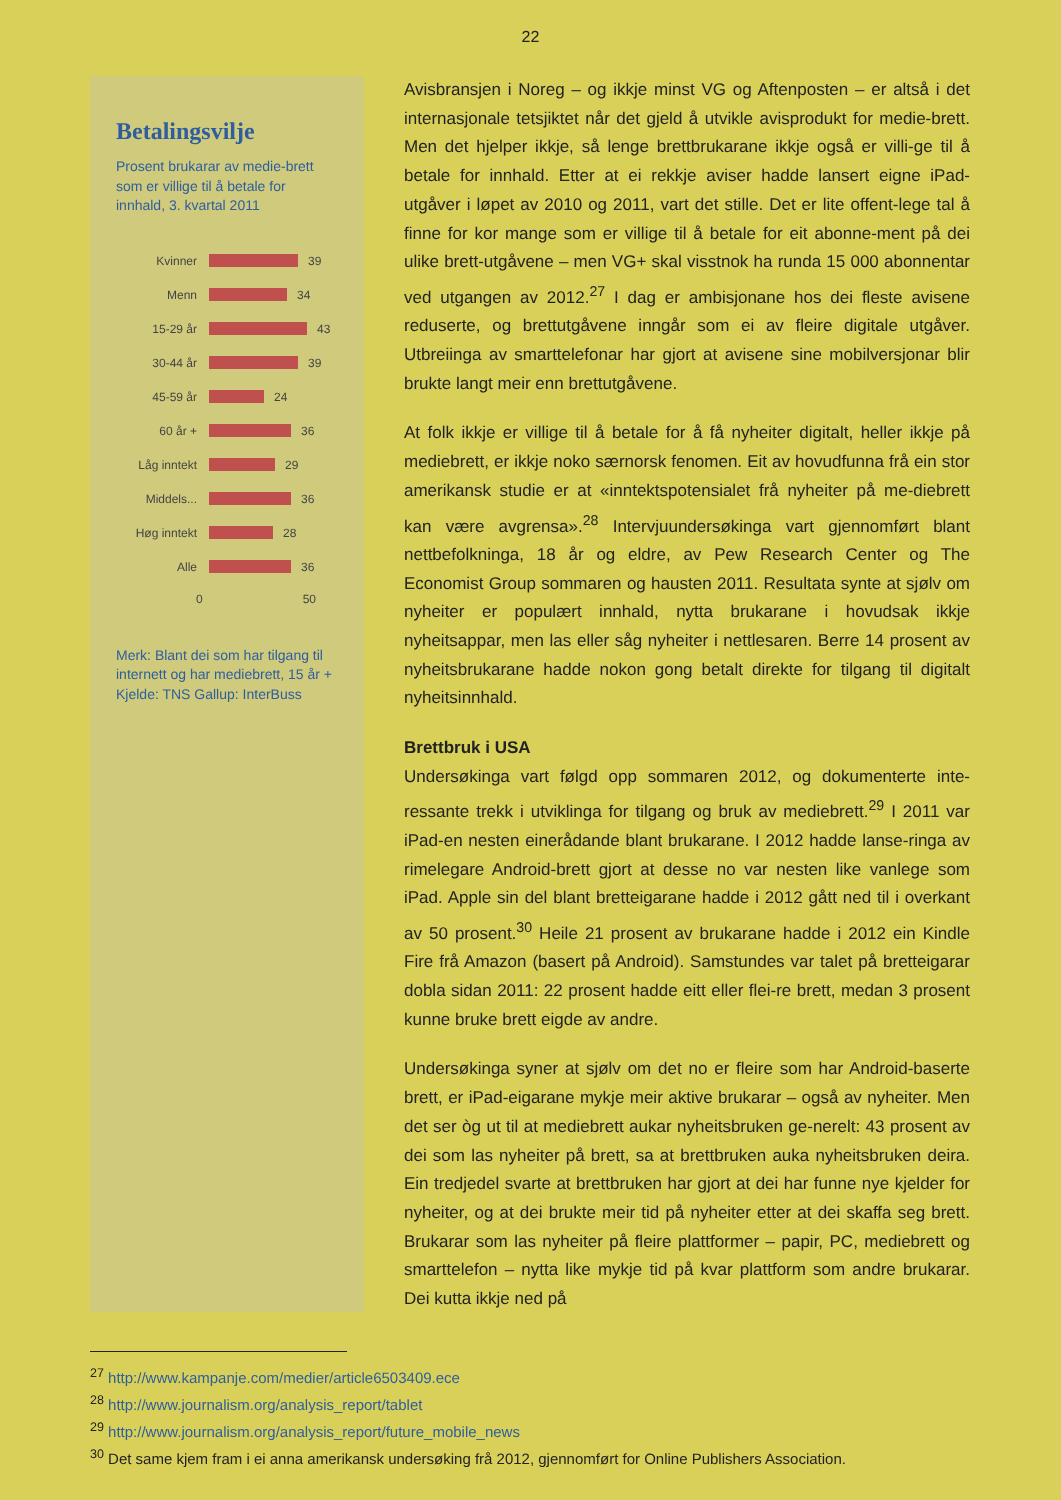22
Betalingsvilje
Prosent brukarar av medie-brett som er villige til å betale for innhald, 3. kvartal 2011
Kvinner 39
Menn 34
15-29 år 43
30-44 år 39
45-59 år 24
60 år + 36
Låg inntekt 29
Middels... 36
Høg inntekt 28
Alle 36
0 50
Merk: Blant dei som har tilgang til internett og har mediebrett, 15 år +
Kjelde: TNS Gallup: InterBuss
Avisbransjen i Noreg – og ikkje minst VG og Aftenposten – er altså i det internasjonale tetsjiktet når det gjeld å utvikle avisprodukt for medie-brett. Men det hjelper ikkje, så lenge brettbrukarane ikkje også er villi-ge til å betale for innhald. Etter at ei rekkje aviser hadde lansert eigne iPad-utgåver i løpet av 2010 og 2011, vart det stille. Det er lite offent-lege tal å finne for kor mange som er villige til å betale for eit abonne-ment på dei ulike brett-utgåvene – men VG+ skal visstnok ha runda 15 000 abonnentar ved utgangen av 2012.<sup>27</sup> I dag er ambisjonane hos dei fleste avisene reduserte, og brettutgåvene inngår som ei av fleire digitale utgåver. Utbreiinga av smarttelefonar har gjort at avisene sine mobilversjonar blir brukte langt meir enn brettutgåvene.
At folk ikkje er villige til å betale for å få nyheiter digitalt, heller ikkje på mediebrett, er ikkje noko særnorsk fenomen. Eit av hovudfunna frå ein stor amerikansk studie er at «inntektspotensialet frå nyheiter på me-diebrett kan være avgrensa».<sup>28</sup> Intervjuundersøkinga vart gjennomført blant nettbefolkninga, 18 år og eldre, av Pew Research Center og The Economist Group sommaren og hausten 2011. Resultata synte at sjølv om nyheiter er populært innhald, nytta brukarane i hovudsak ikkje nyheitsappar, men las eller såg nyheiter i nettlesaren. Berre 14 prosent av nyheitsbrukarane hadde nokon gong betalt direkte for tilgang til digitalt nyheitsinnhald.
Brettbruk i USA
Undersøkinga vart følgd opp sommaren 2012, og dokumenterte inte-ressante trekk i utviklinga for tilgang og bruk av mediebrett.<sup>29</sup> I 2011 var iPad-en nesten einerådande blant brukarane. I 2012 hadde lanse-ringa av rimelegare Android-brett gjort at desse no var nesten like vanlege som iPad. Apple sin del blant bretteigarane hadde i 2012 gått ned til i overkant av 50 prosent.<sup>30</sup> Heile 21 prosent av brukarane hadde i 2012 ein Kindle Fire frå Amazon (basert på Android). Samstundes var talet på bretteigarar dobla sidan 2011: 22 prosent hadde eitt eller flei-re brett, medan 3 prosent kunne bruke brett eigde av andre.
Undersøkinga syner at sjølv om det no er fleire som har Android-baserte brett, er iPad-eigarane mykje meir aktive brukarar – også av nyheiter. Men det ser òg ut til at mediebrett aukar nyheitsbruken ge-nerelt: 43 prosent av dei som las nyheiter på brett, sa at brettbruken auka nyheitsbruken deira. Ein tredjedel svarte at brettbruken har gjort at dei har funne nye kjelder for nyheiter, og at dei brukte meir tid på nyheiter etter at dei skaffa seg brett. Brukarar som las nyheiter på fleire plattformer – papir, PC, mediebrett og smarttelefon – nytta like mykje tid på kvar plattform som andre brukarar. Dei kutta ikkje ned på
<sup>27</sup> http://www.kampanje.com/medier/article6503409.ece
<sup>28</sup> http://www.journalism.org/analysis_report/tablet
<sup>29</sup> http://www.journalism.org/analysis_report/future_mobile_news
<sup>30</sup> Det same kjem fram i ei anna amerikansk undersøking frå 2012, gjennomført for Online Publishers Association.